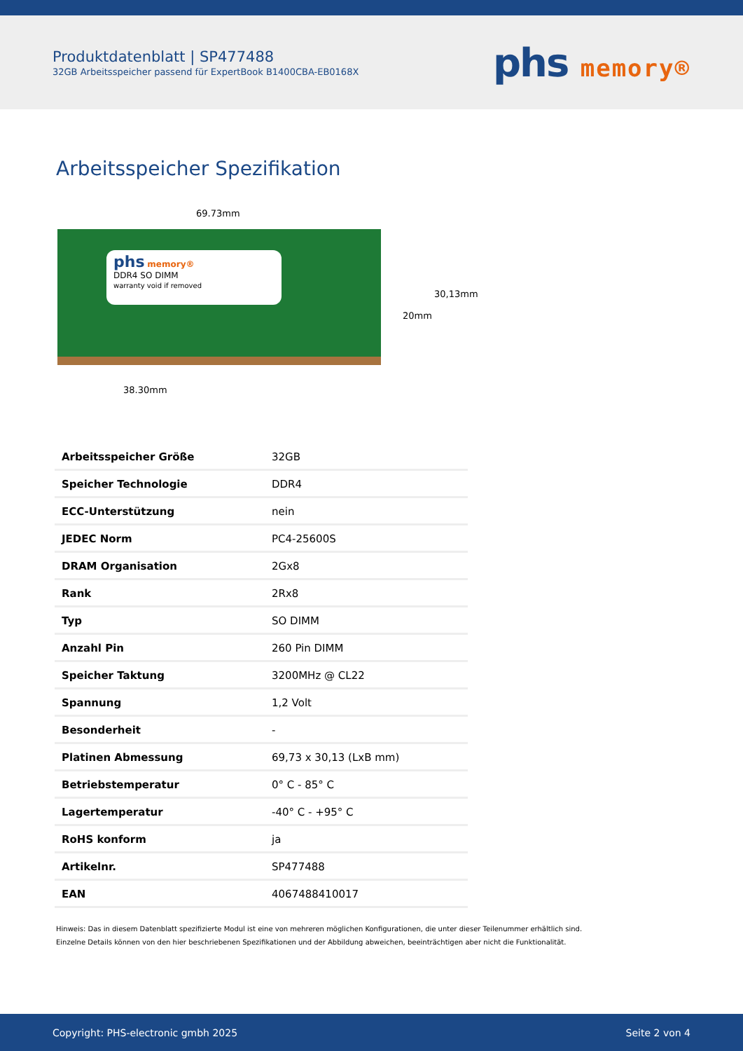Produktdatenblatt | SP477488
32GB Arbeitsspeicher passend für ExpertBook B1400CBA-EB0168X
phs memory®
Arbeitsspeicher Spezifikation
69.73mm
phs memory®
DDR4 SO DIMM
warranty void if removed
30,13mm
20mm
38.30mm
| Arbeitsspeicher Größe | 32GB |
| Speicher Technologie | DDR4 |
| ECC-Unterstützung | nein |
| JEDEC Norm | PC4-25600S |
| DRAM Organisation | 2Gx8 |
| Rank | 2Rx8 |
| Typ | SO DIMM |
| Anzahl Pin | 260 Pin DIMM |
| Speicher Taktung | 3200MHz @ CL22 |
| Spannung | 1,2 Volt |
| Besonderheit | - |
| Platinen Abmessung | 69,73 x 30,13 (LxB mm) |
| Betriebstemperatur | 0° C - 85° C |
| Lagertemperatur | -40° C - +95° C |
| RoHS konform | ja |
| Artikelnr. | SP477488 |
| EAN | 4067488410017 |
Hinweis: Das in diesem Datenblatt spezifizierte Modul ist eine von mehreren möglichen Konfigurationen, die unter dieser Teilenummer erhältlich sind.
Einzelne Details können von den hier beschriebenen Spezifikationen und der Abbildung abweichen, beeinträchtigen aber nicht die Funktionalität.
Copyright: PHS-electronic gmbh 2025 Seite 2 von 4